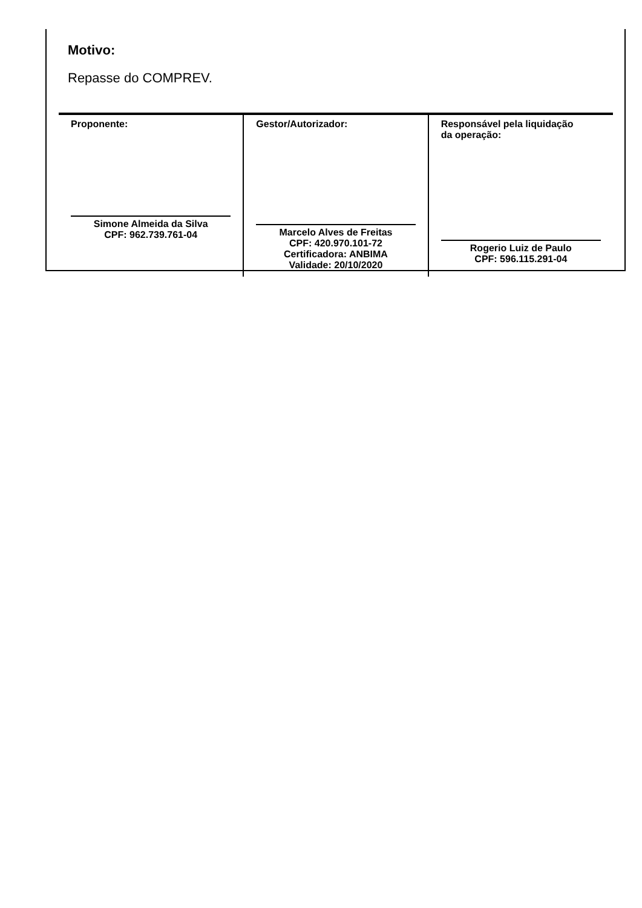Motivo:
Repasse do COMPREV.
| Proponente: Simone Almeida da Silva CPF: 962.739.761-04 | Gestor/Autorizador: Marcelo Alves de Freitas CPF: 420.970.101-72 Certificadora: ANBIMA Validade: 20/10/2020 | Responsável pela liquidação da operação: Rogerio Luiz de Paulo CPF: 596.115.291-04 |